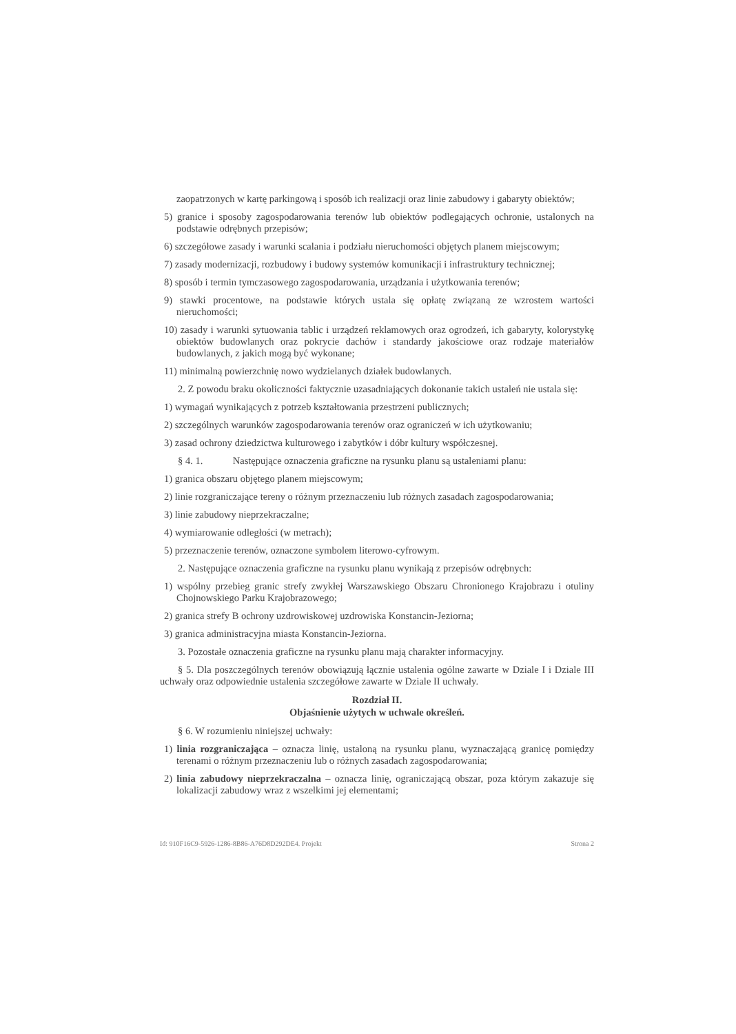zaopatrzonych w kartę parkingową i sposób ich realizacji oraz linie zabudowy i gabaryty obiektów;
5) granice i sposoby zagospodarowania terenów lub obiektów podlegających ochronie, ustalonych na podstawie odrębnych przepisów;
6) szczegółowe zasady i warunki scalania i podziału nieruchomości objętych planem miejscowym;
7) zasady modernizacji, rozbudowy i budowy systemów komunikacji i infrastruktury technicznej;
8) sposób i termin tymczasowego zagospodarowania, urządzania i użytkowania terenów;
9) stawki procentowe, na podstawie których ustala się opłatę związaną ze wzrostem wartości nieruchomości;
10) zasady i warunki sytuowania tablic i urządzeń reklamowych oraz ogrodzeń, ich gabaryty, kolorystykę obiektów budowlanych oraz pokrycie dachów i standardy jakościowe oraz rodzaje materiałów budowlanych, z jakich mogą być wykonane;
11) minimalną powierzchnię nowo wydzielanych działek budowlanych.
2. Z powodu braku okoliczności faktycznie uzasadniających dokonanie takich ustaleń nie ustala się:
1) wymagań wynikających z potrzeb kształtowania przestrzeni publicznych;
2) szczególnych warunków zagospodarowania terenów oraz ograniczeń w ich użytkowaniu;
3) zasad ochrony dziedzictwa kulturowego i zabytków i dóbr kultury współczesnej.
§ 4. 1. Następujące oznaczenia graficzne na rysunku planu są ustaleniami planu:
1) granica obszaru objętego planem miejscowym;
2) linie rozgraniczające tereny o różnym przeznaczeniu lub różnych zasadach zagospodarowania;
3) linie zabudowy nieprzekraczalne;
4) wymiarowanie odległości (w metrach);
5) przeznaczenie terenów, oznaczone symbolem literowo-cyfrowym.
2. Następujące oznaczenia graficzne na rysunku planu wynikają z przepisów odrębnych:
1) wspólny przebieg granic strefy zwykłej Warszawskiego Obszaru Chronionego Krajobrazu i otuliny Chojnowskiego Parku Krajobrazowego;
2) granica strefy B ochrony uzdrowiskowej uzdrowiska Konstancin-Jeziorna;
3) granica administracyjna miasta Konstancin-Jeziorna.
3. Pozostałe oznaczenia graficzne na rysunku planu mają charakter informacyjny.
§ 5. Dla poszczególnych terenów obowiązują łącznie ustalenia ogólne zawarte w Dziale I i Dziale III uchwały oraz odpowiednie ustalenia szczegółowe zawarte w Dziale II uchwały.
Rozdział II.
Objaśnienie użytych w uchwale określeń.
§ 6. W rozumieniu niniejszej uchwały:
1) linia rozgraniczająca – oznacza linię, ustaloną na rysunku planu, wyznaczającą granicę pomiędzy terenami o różnym przeznaczeniu lub o różnych zasadach zagospodarowania;
2) linia zabudowy nieprzekraczalna – oznacza linię, ograniczającą obszar, poza którym zakazuje się lokalizacji zabudowy wraz z wszelkimi jej elementami;
Id: 910F16C9-5926-1286-8B86-A76D8D292DE4. Projekt Strona 2